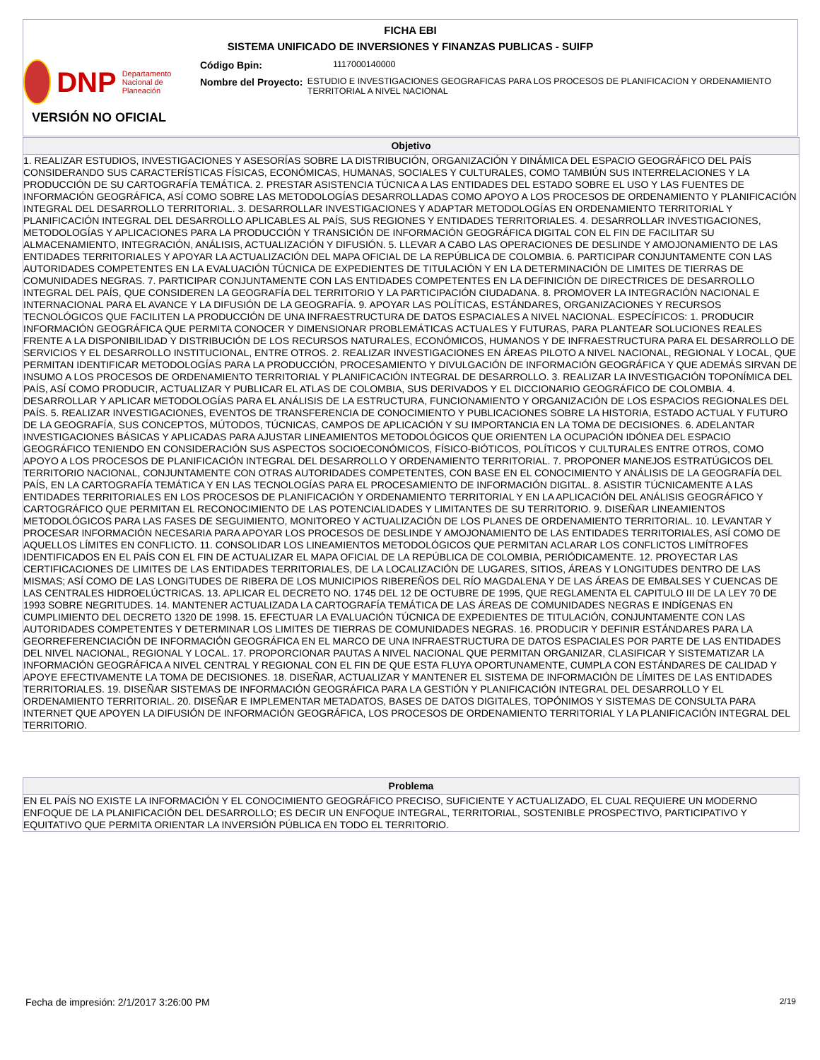FICHA EBI
SISTEMA UNIFICADO DE INVERSIONES Y FINANZAS PUBLICAS - SUIFP
DNP Departamento Nacional de Planeación
Código Bpin: 1117000140000
Nombre del Proyecto: ESTUDIO E INVESTIGACIONES GEOGRAFICAS PARA LOS PROCESOS DE PLANIFICACION Y ORDENAMIENTO TERRITORIAL A NIVEL NACIONAL
VERSIÓN NO OFICIAL
Objetivo
1. REALIZAR ESTUDIOS, INVESTIGACIONES Y ASESORÍAS SOBRE LA DISTRIBUCIÓN, ORGANIZACIÓN Y DINÁMICA DEL ESPACIO GEOGRÁFICO DEL PAÍS CONSIDERANDO SUS CARACTERÍSTICAS FÍSICAS, ECONÓMICAS, HUMANAS, SOCIALES Y CULTURALES, COMO TAMBIÚN SUS INTERRELACIONES Y LA PRODUCCIÓN DE SU CARTOGRAFÍA TEMÁTICA. 2. PRESTAR ASISTENCIA TÚCNICA A LAS ENTIDADES DEL ESTADO SOBRE EL USO Y LAS FUENTES DE INFORMACIÓN GEOGRÁFICA, ASÍ COMO SOBRE LAS METODOLOGÍAS DESARROLLADAS COMO APOYO A LOS PROCESOS DE ORDENAMIENTO Y PLANIFICACIÓN INTEGRAL DEL DESARROLLO TERRITORIAL. 3. DESARROLLAR INVESTIGACIONES Y ADAPTAR METODOLOGÍAS EN ORDENAMIENTO TERRITORIAL Y PLANIFICACIÓN INTEGRAL DEL DESARROLLO APLICABLES AL PAÍS, SUS REGIONES Y ENTIDADES TERRITORIALES. 4. DESARROLLAR INVESTIGACIONES, METODOLOGÍAS Y APLICACIONES PARA LA PRODUCCIÓN Y TRANSICIÓN DE INFORMACIÓN GEOGRÁFICA DIGITAL CON EL FIN DE FACILITAR SU ALMACENAMIENTO, INTEGRACIÓN, ANÁLISIS, ACTUALIZACIÓN Y DIFUSIÓN. 5. LLEVAR A CABO LAS OPERACIONES DE DESLINDE Y AMOJONAMIENTO DE LAS ENTIDADES TERRITORIALES Y APOYAR LA ACTUALIZACIÓN DEL MAPA OFICIAL DE LA REPÚBLICA DE COLOMBIA. 6. PARTICIPAR CONJUNTAMENTE CON LAS AUTORIDADES COMPETENTES EN LA EVALUACIÓN TÚCNICA DE EXPEDIENTES DE TITULACIÓN Y EN LA DETERMINACIÓN DE LIMITES DE TIERRAS DE COMUNIDADES NEGRAS. 7. PARTICIPAR CONJUNTAMENTE CON LAS ENTIDADES COMPETENTES EN LA DEFINICIÓN DE DIRECTRICES DE DESARROLLO INTEGRAL DEL PAÍS, QUE CONSIDEREN LA GEOGRAFÍA DEL TERRITORIO Y LA PARTICIPACIÓN CIUDADANA. 8. PROMOVER LA INTEGRACIÓN NACIONAL E INTERNACIONAL PARA EL AVANCE Y LA DIFUSIÓN DE LA GEOGRAFÍA. 9. APOYAR LAS POLÍTICAS, ESTÁNDARES, ORGANIZACIONES Y RECURSOS TECNOLÓGICOS QUE FACILITEN LA PRODUCCIÓN DE UNA INFRAESTRUCTURA DE DATOS ESPACIALES A NIVEL NACIONAL. ESPECÍFICOS: 1. PRODUCIR INFORMACIÓN GEOGRÁFICA QUE PERMITA CONOCER Y DIMENSIONAR PROBLEMÁTICAS ACTUALES Y FUTURAS, PARA PLANTEAR SOLUCIONES REALES FRENTE A LA DISPONIBILIDAD Y DISTRIBUCIÓN DE LOS RECURSOS NATURALES, ECONÓMICOS, HUMANOS Y DE INFRAESTRUCTURA PARA EL DESARROLLO DE SERVICIOS Y EL DESARROLLO INSTITUCIONAL, ENTRE OTROS. 2. REALIZAR INVESTIGACIONES EN ÁREAS PILOTO A NIVEL NACIONAL, REGIONAL Y LOCAL, QUE PERMITAN IDENTIFICAR METODOLOGÍAS PARA LA PRODUCCIÓN, PROCESAMIENTO Y DIVULGACIÓN DE INFORMACIÓN GEOGRÁFICA Y QUE ADEMÁS SIRVAN DE INSUMO A LOS PROCESOS DE ORDENAMIENTO TERRITORIAL Y PLANIFICACIÓN INTEGRAL DE DESARROLLO. 3. REALIZAR LA INVESTIGACIÓN TOPONÍMICA DEL PAÍS, ASÍ COMO PRODUCIR, ACTUALIZAR Y PUBLICAR EL ATLAS DE COLOMBIA, SUS DERIVADOS Y EL DICCIONARIO GEOGRÁFICO DE COLOMBIA. 4. DESARROLLAR Y APLICAR METODOLOGÍAS PARA EL ANÁLISIS DE LA ESTRUCTURA, FUNCIONAMIENTO Y ORGANIZACIÓN DE LOS ESPACIOS REGIONALES DEL PAÍS. 5. REALIZAR INVESTIGACIONES, EVENTOS DE TRANSFERENCIA DE CONOCIMIENTO Y PUBLICACIONES SOBRE LA HISTORIA, ESTADO ACTUAL Y FUTURO DE LA GEOGRAFÍA, SUS CONCEPTOS, MÚTODOS, TÚCNICAS, CAMPOS DE APLICACIÓN Y SU IMPORTANCIA EN LA TOMA DE DECISIONES. 6. ADELANTAR INVESTIGACIONES BÁSICAS Y APLICADAS PARA AJUSTAR LINEAMIENTOS METODOLÓGICOS QUE ORIENTEN LA OCUPACIÓN IDÓNEA DEL ESPACIO GEOGRÁFICO TENIENDO EN CONSIDERACIÓN SUS ASPECTOS SOCIOECONÓMICOS, FÍSICO-BIÓTICOS, POLÍTICOS Y CULTURALES ENTRE OTROS, COMO APOYO A LOS PROCESOS DE PLANIFICACIÓN INTEGRAL DEL DESARROLLO Y ORDENAMIENTO TERRITORIAL. 7. PROPONER MANEJOS ESTRATÚGICOS DEL TERRITORIO NACIONAL, CONJUNTAMENTE CON OTRAS AUTORIDADES COMPETENTES, CON BASE EN EL CONOCIMIENTO Y ANÁLISIS DE LA GEOGRAFÍA DEL PAÍS, EN LA CARTOGRAFÍA TEMÁTICA Y EN LAS TECNOLOGÍAS PARA EL PROCESAMIENTO DE INFORMACIÓN DIGITAL. 8. ASISTIR TÚCNICAMENTE A LAS ENTIDADES TERRITORIALES EN LOS PROCESOS DE PLANIFICACIÓN Y ORDENAMIENTO TERRITORIAL Y EN LA APLICACIÓN DEL ANÁLISIS GEOGRÁFICO Y CARTOGRÁFICO QUE PERMITAN EL RECONOCIMIENTO DE LAS POTENCIALIDADES Y LIMITANTES DE SU TERRITORIO. 9. DISEÑAR LINEAMIENTOS METODOLÓGICOS PARA LAS FASES DE SEGUIMIENTO, MONITOREO Y ACTUALIZACIÓN DE LOS PLANES DE ORDENAMIENTO TERRITORIAL. 10. LEVANTAR Y PROCESAR INFORMACIÓN NECESARIA PARA APOYAR LOS PROCESOS DE DESLINDE Y AMOJONAMIENTO DE LAS ENTIDADES TERRITORIALES, ASÍ COMO DE AQUELLOS LÍMITES EN CONFLICTO. 11. CONSOLIDAR LOS LINEAMIENTOS METODOLÓGICOS QUE PERMITAN ACLARAR LOS CONFLICTOS LIMÍTROFES IDENTIFICADOS EN EL PAÍS CON EL FIN DE ACTUALIZAR EL MAPA OFICIAL DE LA REPÚBLICA DE COLOMBIA, PERIÓDICAMENTE. 12. PROYECTAR LAS CERTIFICACIONES DE LIMITES DE LAS ENTIDADES TERRITORIALES, DE LA LOCALIZACIÓN DE LUGARES, SITIOS, ÁREAS Y LONGITUDES DENTRO DE LAS MISMAS; ASÍ COMO DE LAS LONGITUDES DE RIBERA DE LOS MUNICIPIOS RIBEREÑOS DEL RÍO MAGDALENA Y DE LAS ÁREAS DE EMBALSES Y CUENCAS DE LAS CENTRALES HIDROELÚCTRICAS. 13. APLICAR EL DECRETO NO. 1745 DEL 12 DE OCTUBRE DE 1995, QUE REGLAMENTA EL CAPITULO III DE LA LEY 70 DE 1993 SOBRE NEGRITUDES. 14. MANTENER ACTUALIZADA LA CARTOGRAFÍA TEMÁTICA DE LAS ÁREAS DE COMUNIDADES NEGRAS E INDÍGENAS EN CUMPLIMIENTO DEL DECRETO 1320 DE 1998. 15. EFECTUAR LA EVALUACIÓN TÚCNICA DE EXPEDIENTES DE TITULACIÓN, CONJUNTAMENTE CON LAS AUTORIDADES COMPETENTES Y DETERMINAR LOS LIMITES DE TIERRAS DE COMUNIDADES NEGRAS. 16. PRODUCIR Y DEFINIR ESTÁNDARES PARA LA GEORREFERENCIACIÓN DE INFORMACIÓN GEOGRÁFICA EN EL MARCO DE UNA INFRAESTRUCTURA DE DATOS ESPACIALES POR PARTE DE LAS ENTIDADES DEL NIVEL NACIONAL, REGIONAL Y LOCAL. 17. PROPORCIONAR PAUTAS A NIVEL NACIONAL QUE PERMITAN ORGANIZAR, CLASIFICAR Y SISTEMATIZAR LA INFORMACIÓN GEOGRÁFICA A NIVEL CENTRAL Y REGIONAL CON EL FIN DE QUE ESTA FLUYA OPORTUNAMENTE, CUMPLA CON ESTÁNDARES DE CALIDAD Y APOYE EFECTIVAMENTE LA TOMA DE DECISIONES. 18. DISEÑAR, ACTUALIZAR Y MANTENER EL SISTEMA DE INFORMACIÓN DE LÍMITES DE LAS ENTIDADES TERRITORIALES. 19. DISEÑAR SISTEMAS DE INFORMACIÓN GEOGRÁFICA PARA LA GESTIÓN Y PLANIFICACIÓN INTEGRAL DEL DESARROLLO Y EL ORDENAMIENTO TERRITORIAL. 20. DISEÑAR E IMPLEMENTAR METADATOS, BASES DE DATOS DIGITALES, TOPÓNIMOS Y SISTEMAS DE CONSULTA PARA INTERNET QUE APOYEN LA DIFUSIÓN DE INFORMACIÓN GEOGRÁFICA, LOS PROCESOS DE ORDENAMIENTO TERRITORIAL Y LA PLANIFICACIÓN INTEGRAL DEL TERRITORIO.
Problema
EN EL PAÍS NO EXISTE LA INFORMACIÓN Y EL CONOCIMIENTO GEOGRÁFICO PRECISO, SUFICIENTE Y ACTUALIZADO, EL CUAL REQUIERE UN MODERNO ENFOQUE DE LA PLANIFICACIÓN DEL DESARROLLO; ES DECIR UN ENFOQUE INTEGRAL, TERRITORIAL, SOSTENIBLE PROSPECTIVO, PARTICIPATIVO Y EQUITATIVO QUE PERMITA ORIENTAR LA INVERSIÓN PÚBLICA EN TODO EL TERRITORIO.
Fecha de impresión: 2/1/2017 3:26:00 PM 2/19